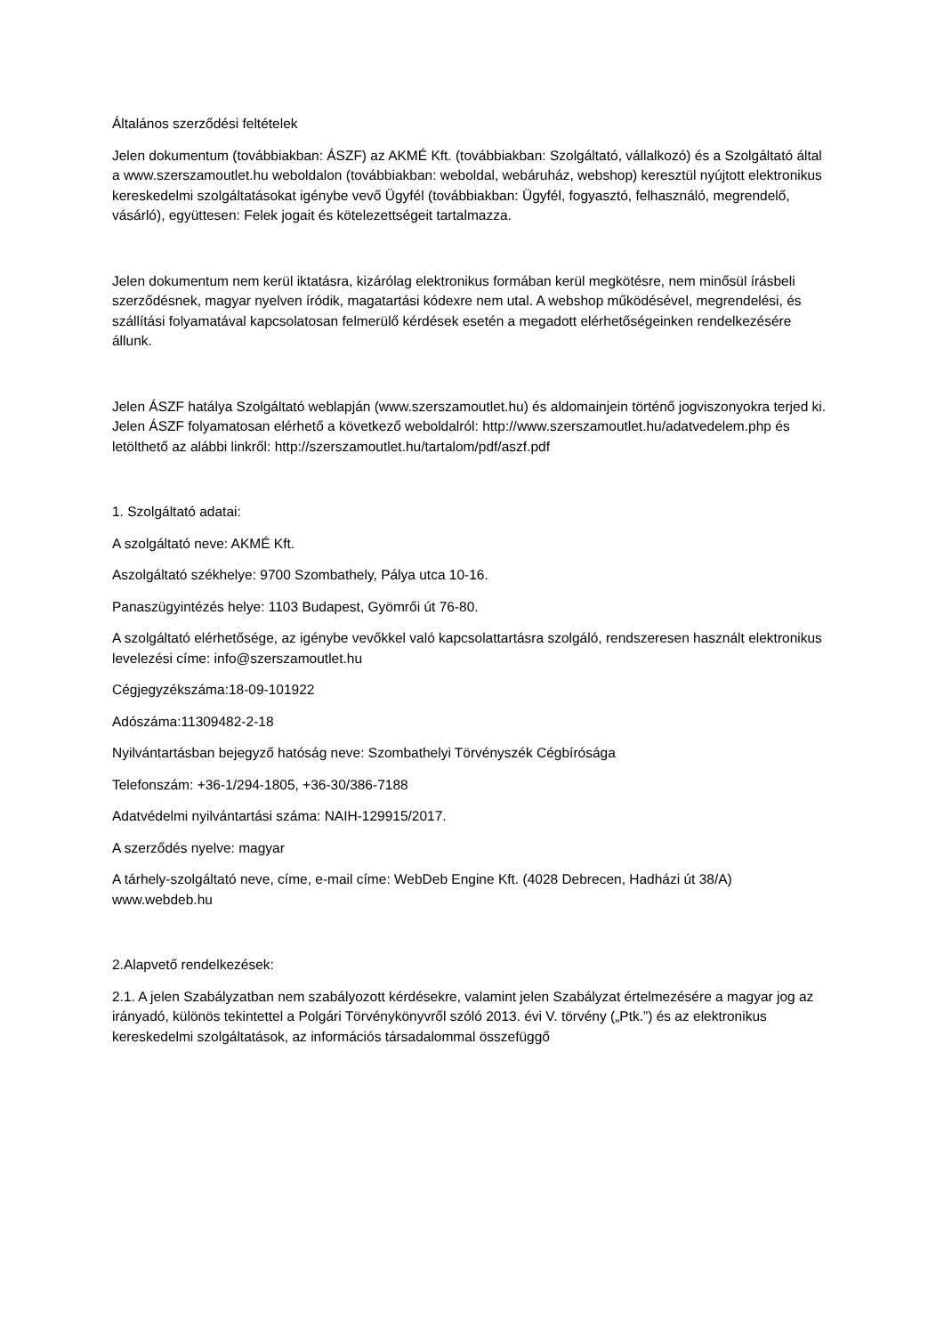Általános szerződési feltételek
Jelen dokumentum (továbbiakban: ÁSZF) az AKMÉ Kft. (továbbiakban: Szolgáltató, vállalkozó) és a Szolgáltató által a www.szerszamoutlet.hu weboldalon (továbbiakban: weboldal, webáruház, webshop) keresztül nyújtott elektronikus kereskedelmi szolgáltatásokat igénybe vevő Ügyfél (továbbiakban: Ügyfél, fogyasztó, felhasználó, megrendelő, vásárló), együttesen: Felek jogait és kötelezettségeit tartalmazza.
Jelen dokumentum nem kerül iktatásra, kizárólag elektronikus formában kerül megkötésre, nem minősül írásbeli szerződésnek, magyar nyelven íródik, magatartási kódexre nem utal. A webshop működésével, megrendelési, és szállítási folyamatával kapcsolatosan felmerülő kérdések esetén a megadott elérhetőségeinken rendelkezésére állunk.
Jelen ÁSZF hatálya Szolgáltató weblapján (www.szerszamoutlet.hu) és aldomainjein történő jogviszonyokra terjed ki. Jelen ÁSZF folyamatosan elérhető a következő weboldalról: http://www.szerszamoutlet.hu/adatvedelem.php és letölthető az alábbi linkről: http://szerszamoutlet.hu/tartalom/pdf/aszf.pdf
1. Szolgáltató adatai:
A szolgáltató neve: AKMÉ Kft.
Aszolgáltató székhelye: 9700 Szombathely, Pálya utca 10-16.
Panaszügyintézés helye: 1103 Budapest, Gyömrői út 76-80.
A szolgáltató elérhetősége, az igénybe vevőkkel való kapcsolattartásra szolgáló, rendszeresen használt elektronikus levelezési címe: info@szerszamoutlet.hu
Cégjegyzékszáma:18-09-101922
Adószáma:11309482-2-18
Nyilvántartásban bejegyző hatóság neve: Szombathelyi Törvényszék Cégbírósága
Telefonszám: +36-1/294-1805, +36-30/386-7188
Adatvédelmi nyilvántartási száma: NAIH-129915/2017.
A szerződés nyelve: magyar
A tárhely-szolgáltató neve, címe, e-mail címe: WebDeb Engine Kft. (4028 Debrecen, Hadházi út 38/A) www.webdeb.hu
2.Alapvető rendelkezések:
2.1. A jelen Szabályzatban nem szabályozott kérdésekre, valamint jelen Szabályzat értelmezésére a magyar jog az irányadó, különös tekintettel a Polgári Törvénykönyvről szóló 2013. évi V. törvény („Ptk.”) és az elektronikus kereskedelmi szolgáltatások, az információs társadalommal összefüggő